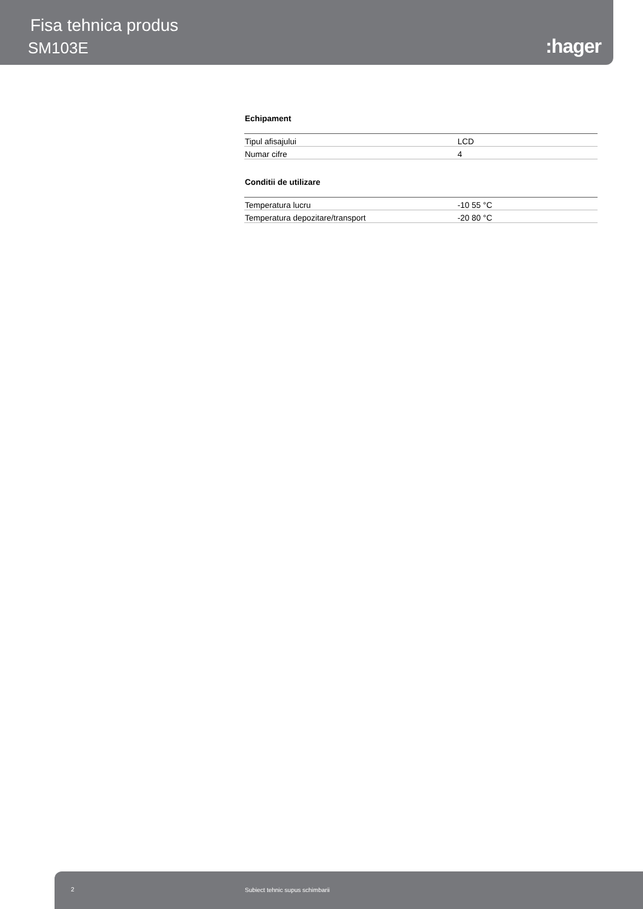Fisa tehnica produs
SM103E :hager
Echipament
| Tipul afisajului | LCD |
| Numar cifre | 4 |
Conditii de utilizare
| Temperatura lucru | -10 55 °C |
| Temperatura depozitare/transport | -20 80 °C |
2 Subiect tehnic supus schimbarii